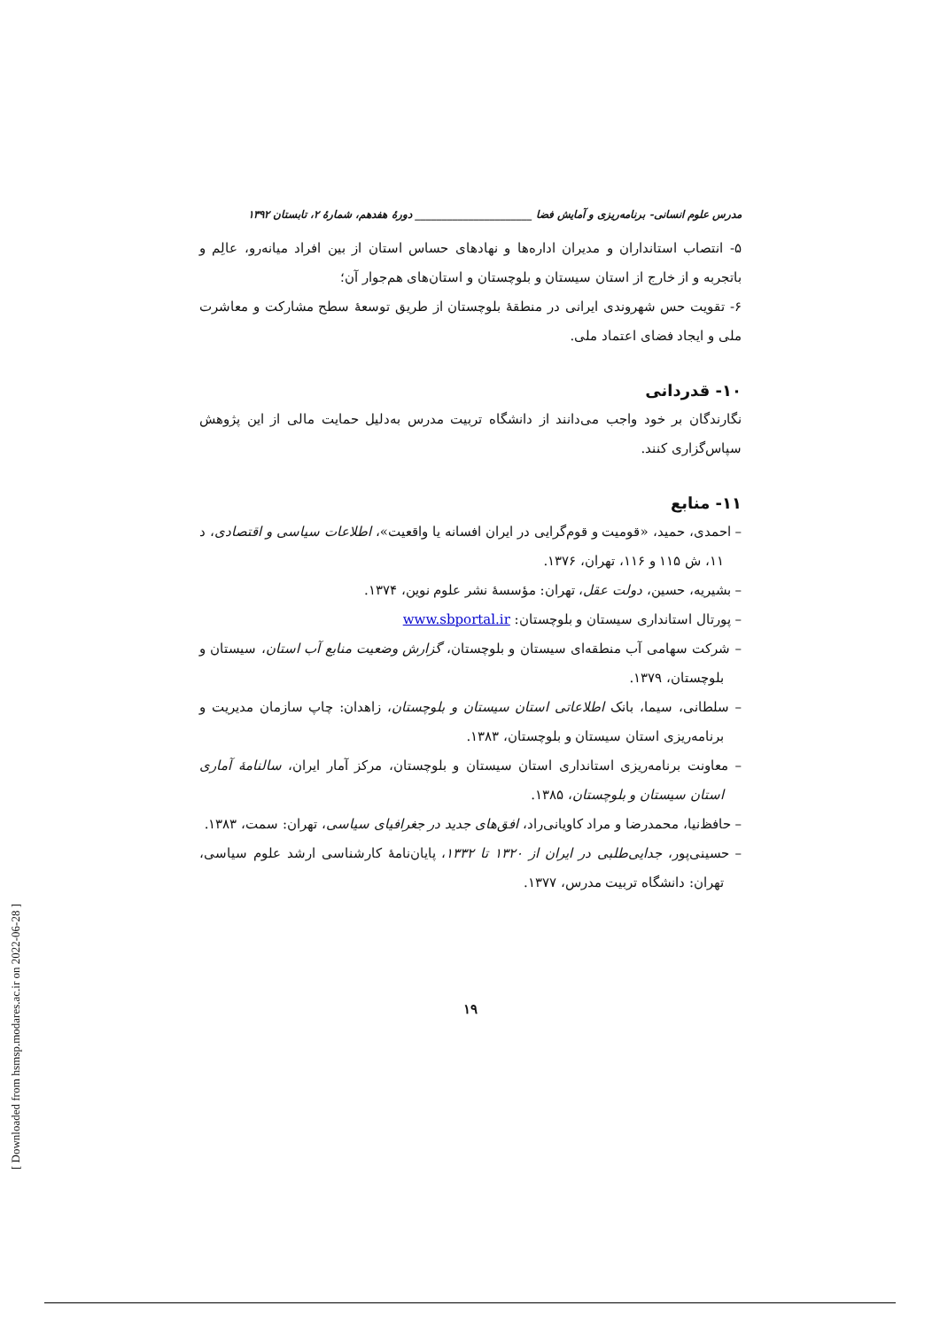مدرس علوم انسانی- برنامه‌ریزی و آمایش فضا ______________________ دورهٔ هفدهم، شمارهٔ ۲، تابستان ۱۳۹۲
۵- انتصاب استانداران و مدیران اداره‌ها و نهادهای حساس استان از بین افراد میانه‌رو، عالِم و باتجربه و از خارج از استان سیستان و بلوچستان و استان‌های هم‌جوار آن؛
۶- تقویت حس شهروندی ایرانی در منطقهٔ بلوچستان از طریق توسعهٔ سطح مشارکت و معاشرت ملی و ایجاد فضای اعتماد ملی.
۱۰- قدردانی
نگارندگان بر خود واجب می‌دانند از دانشگاه تربیت مدرس به‌دلیل حمایت مالی از این پژوهش سپاس‌گزاری کنند.
۱۱- منابع
– احمدی، حمید، «قومیت و قوم‌گرایی در ایران افسانه یا واقعیت»، اطلاعات سیاسی و اقتصادی، د ۱۱، ش ۱۱۵ و ۱۱۶، تهران، ۱۳۷۶.
– بشیریه، حسین، دولت عقل، تهران: مؤسسهٔ نشر علوم نوین، ۱۳۷۴.
– پورتال استانداری سیستان و بلوچستان: www.sbportal.ir
– شرکت سهامی آب منطقه‌ای سیستان و بلوچستان، گزارش وضعیت منابع آب استان، سیستان و بلوچستان، ۱۳۷۹.
– سلطانی، سیما، بانک اطلاعاتی استان سیستان و بلوچستان، زاهدان: چاپ سازمان مدیریت و برنامه‌ریزی استان سیستان و بلوچستان، ۱۳۸۳.
– معاونت برنامه‌ریزی استانداری استان سیستان و بلوچستان، مرکز آمار ایران، سالنامهٔ آماری استان سیستان و بلوچستان، ۱۳۸۵.
– حافظ‌نیا، محمدرضا و مراد کاویانی‌راد، افق‌های جدید در جغرافیای سیاسی، تهران: سمت، ۱۳۸۳.
– حسینی‌پور، جدایی‌طلبی در ایران از ۱۳۲۰ تا ۱۳۳۲، پایان‌نامهٔ کارشناسی ارشد علوم سیاسی، تهران: دانشگاه تربیت مدرس، ۱۳۷۷.
۱۹
[ Downloaded from hsmsp.modares.ac.ir on 2022-06-28 ]